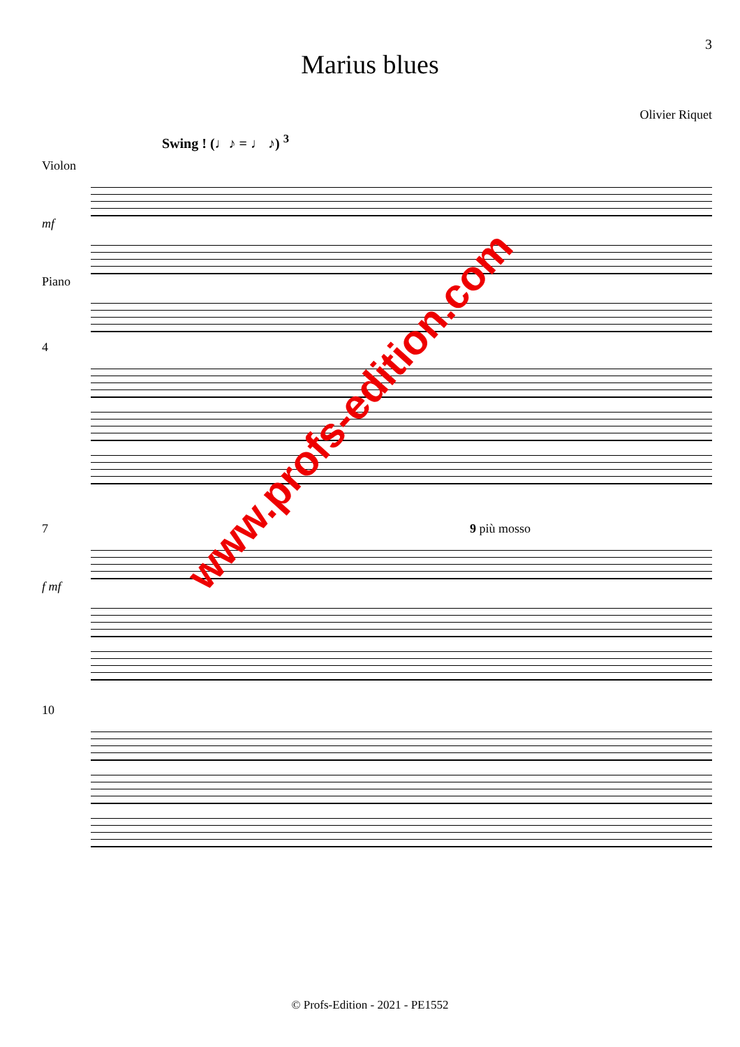3
Marius blues
Olivier Riquet
Swing ! (♩♪ = ♩ ♪) <sup>3</sup>
Violon
mf
Piano
4
7 9 più mosso
f mf
10
www.profs-edition.com
© Profs-Edition - 2021 - PE1552